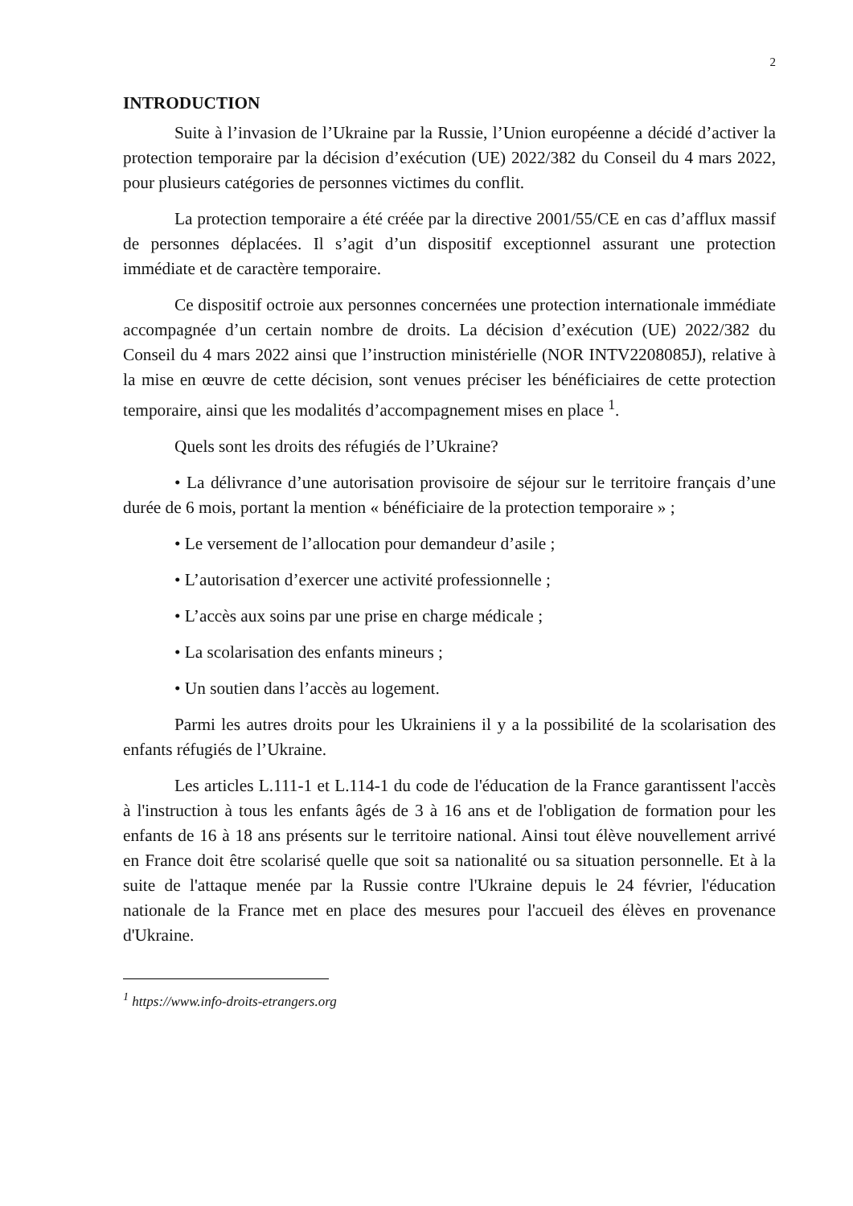2
INTRODUCTION
Suite à l’invasion de l’Ukraine par la Russie, l’Union européenne a décidé d’activer la protection temporaire par la décision d’exécution (UE) 2022/382 du Conseil du 4 mars 2022, pour plusieurs catégories de personnes victimes du conflit.
La protection temporaire a été créée par la directive 2001/55/CE en cas d’afflux massif de personnes déplacées. Il s’agit d’un dispositif exceptionnel assurant une protection immédiate et de caractère temporaire.
Ce dispositif octroie aux personnes concernées une protection internationale immédiate accompagnée d’un certain nombre de droits. La décision d’exécution (UE) 2022/382 du Conseil du 4 mars 2022 ainsi que l’instruction ministérielle (NOR INTV2208085J), relative à la mise en œuvre de cette décision, sont venues préciser les bénéficiaires de cette protection temporaire, ainsi que les modalités d’accompagnement mises en place <sup>1</sup>.
Quels sont les droits des réfugiés de l’Ukraine?
• La délivrance d’une autorisation provisoire de séjour sur le territoire français d’une durée de 6 mois, portant la mention « bénéficiaire de la protection temporaire » ;
• Le versement de l’allocation pour demandeur d’asile ;
• L’autorisation d’exercer une activité professionnelle ;
• L’accès aux soins par une prise en charge médicale ;
• La scolarisation des enfants mineurs ;
• Un soutien dans l’accès au logement.
Parmi les autres droits pour les Ukrainiens il y a la possibilité de la scolarisation des enfants réfugiés de l’Ukraine.
Les articles L.111-1 et L.114-1 du code de l'éducation de la France garantissent l'accès à l'instruction à tous les enfants âgés de 3 à 16 ans et de l'obligation de formation pour les enfants de 16 à 18 ans présents sur le territoire national. Ainsi tout élève nouvellement arrivé en France doit être scolarisé quelle que soit sa nationalité ou sa situation personnelle. Et à la suite de l'attaque menée par la Russie contre l'Ukraine depuis le 24 février, l'éducation nationale de la France met en place des mesures pour l'accueil des élèves en provenance d'Ukraine.
<sup>1</sup> https://www.info-droits-etrangers.org